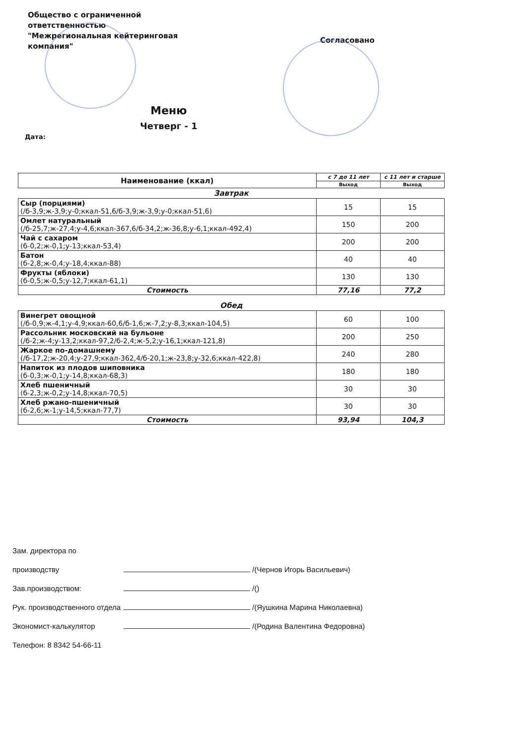Общество с ограниченной
ответственностью
"Межрегиональная кейтеринговая
компания"
Согласовано
Меню
Четверг - 1
Дата:
| Наименование (ккал) | с 7 до 11 лет | с 11 лет и старше |
| --- | --- | --- |
| | Выход | Выход |
| Завтрак | | |
| Сыр (порциями) (/б-3,9;ж-3,9;у-0;ккал-51,6/б-3,9;ж-3,9;у-0;ккал-51,6) | 15 | 15 |
| Омлет натуральный (/б-25,7;ж-27,4;у-4,6;ккал-367,6/б-34,2;ж-36,8;у-6,1;ккал-492,4) | 150 | 200 |
| Чай с сахаром (б-0,2;ж-0,1;у-13;ккал-53,4) | 200 | 200 |
| Батон (б-2,8;ж-0,4;у-18,4;ккал-88) | 40 | 40 |
| Фрукты (яблоки) (б-0,5;ж-0,5;у-12,7;ккал-61,1) | 130 | 130 |
| Стоимость | 77,16 | 77,2 |
| Обед | | |
| Винегрет овощной (/б-0,9;ж-4,1;у-4,9;ккал-60,6/б-1,6;ж-7,2;у-8,3;ккал-104,5) | 60 | 100 |
| Рассольник московский на бульоне (/б-2;ж-4;у-13,2;ккал-97,2/б-2,4;ж-5,2;у-16,1;ккал-121,8) | 200 | 250 |
| Жаркое по-домашнему (/б-17,2;ж-20,4;у-27,9;ккал-362,4/б-20,1;ж-23,8;у-32,6;ккал-422,8) | 240 | 280 |
| Напиток из плодов шиповника (б-0,3;ж-0,1;у-14,8;ккал-68,3) | 180 | 180 |
| Хлеб пшеничный (б-2,3;ж-0,2;у-14,8;ккал-70,5) | 30 | 30 |
| Хлеб ржано-пшеничный (б-2,6;ж-1;у-14,5;ккал-77,7) | 30 | 30 |
| Стоимость | 93,94 | 104,3 |
Зам. директора по производству /(Чернов Игорь Васильевич)
Зав.производством: /()
Рук. производственного отдела /(Яушкина Марина Николаевна)
Экономист-калькулятор /(Родина Валентина Федоровна)
Телефон: 8 8342 54-66-11